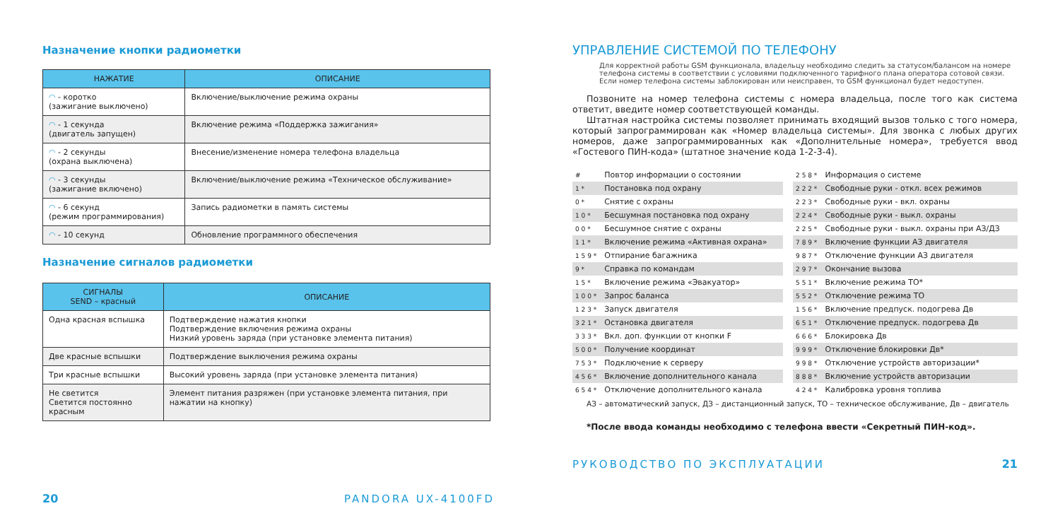Назначение кнопки радиометки
| НАЖАТИЕ | ОПИСАНИЕ |
| --- | --- |
| ◠ - коротко (зажигание выключено) | Включение/выключение режима охраны |
| ◠ - 1 секунда (двигатель запущен) | Включение режима «Поддержка зажигания» |
| ◠ - 2 секунды (охрана выключена) | Внесение/изменение номера телефона владельца |
| ◠ - 3 секунды (зажигание включено) | Включение/выключение режима «Техническое обслуживание» |
| ◠ - 6 секунд (режим программирования) | Запись радиометки в память системы |
| ◠ - 10 секунд | Обновление программного обеспечения |
Назначение сигналов радиометки
| СИГНАЛЫ SEND – красный | ОПИСАНИЕ |
| --- | --- |
| Одна красная вспышка | Подтверждение нажатия кнопки Подтверждение включения режима охраны Низкий уровень заряда (при установке элемента питания) |
| Две красные вспышки | Подтверждение выключения режима охраны |
| Три красные вспышки | Высокий уровень заряда (при установке элемента питания) |
| Не светится Светится постоянно красным | Элемент питания разряжен (при установке элемента питания, при нажатии на кнопку) |
20 PANDORA UX-4100FD
УПРАВЛЕНИЕ СИСТЕМОЙ ПО ТЕЛЕФОНУ
Для корректной работы GSM функционала, владельцу необходимо следить за статусом/балансом на номере телефона системы в соответствии с условиями подключенного тарифного плана оператора сотовой связи. Если номер телефона системы заблокирован или неисправен, то GSM функционал будет недоступен.
Позвоните на номер телефона системы с номера владельца, после того как система ответит, введите номер соответствующей команды.
Штатная настройка системы позволяет принимать входящий вызов только с того номера, который запрограммирован как «Номер владельца системы». Для звонка с любых других номеров, даже запрограммированных как «Дополнительные номера», требуется ввод «Гостевого ПИН-кода» (штатное значение кода 1-2-3-4).
| # | Повтор информации о состоянии |
| 1 * | Постановка под охрану |
| 0 * | Снятие с охраны |
| 1 0 * | Бесшумная постановка под охрану |
| 0 0 * | Бесшумное снятие с охраны |
| 1 1 * | Включение режима «Активная охрана» |
| 1 5 9 * | Отпирание багажника |
| 9 * | Справка по командам |
| 1 5 * | Включение режима «Эвакуатор» |
| 1 0 0 * | Запрос баланса |
| 1 2 3 * | Запуск двигателя |
| 3 2 1 * | Остановка двигателя |
| 3 3 3 * | Вкл. доп. функции от кнопки F |
| 5 0 0 * | Получение координат |
| 7 5 3 * | Подключение к серверу |
| 4 5 6 * | Включение дополнительного канала |
| 6 5 4 * | Отключение дополнительного канала |
| 2 5 8 * | Информация о системе |
| 2 2 2 * | Свободные руки - откл. всех режимов |
| 2 2 3 * | Свободные руки - вкл. охраны |
| 2 2 4 * | Свободные руки - выкл. охраны |
| 2 2 5 * | Свободные руки - выкл. охраны при АЗ/ДЗ |
| 7 8 9 * | Включение функции АЗ двигателя |
| 9 8 7 * | Отключение функции АЗ двигателя |
| 2 9 7 * | Окончание вызова |
| 5 5 1 * | Включение режима ТО* |
| 5 5 2 * | Отключение режима ТО |
| 1 5 6 * | Включение предпуск. подогрева Дв |
| 6 5 1 * | Отключение предпуск. подогрева Дв |
| 6 6 6 * | Блокировка Дв |
| 9 9 9 * | Отключение блокировки Дв* |
| 9 9 8 * | Отключение устройств авторизации* |
| 8 8 8 * | Включение устройств авторизации |
| 4 2 4 * | Калибровка уровня топлива |
АЗ – автоматический запуск, ДЗ – дистанционный запуск, ТО – техническое обслуживание, Дв – двигатель
*После ввода команды необходимо с телефона ввести «Секретный ПИН-код».
РУКОВОДСТВО ПО ЭКСПЛУАТАЦИИ 21